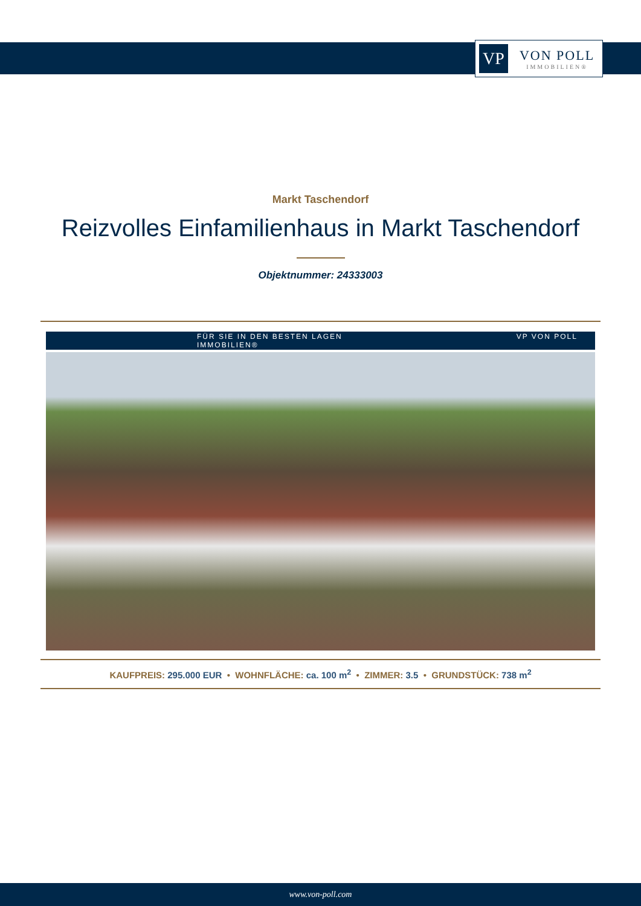VP
VON POLL
IMMOBILIEN®
Markt Taschendorf
Reizvolles Einfamilienhaus in Markt Taschendorf
Objektnummer: 24333003
FÜR SIE IN DEN BESTEN LAGEN VP VON POLL IMMOBILIEN®
KAUFPREIS: 295.000 EUR • WOHNFLÄCHE: ca. 100 m<sup>2</sup> • ZIMMER: 3.5 • GRUNDSTÜCK: 738 m<sup>2</sup>
www.von-poll.com